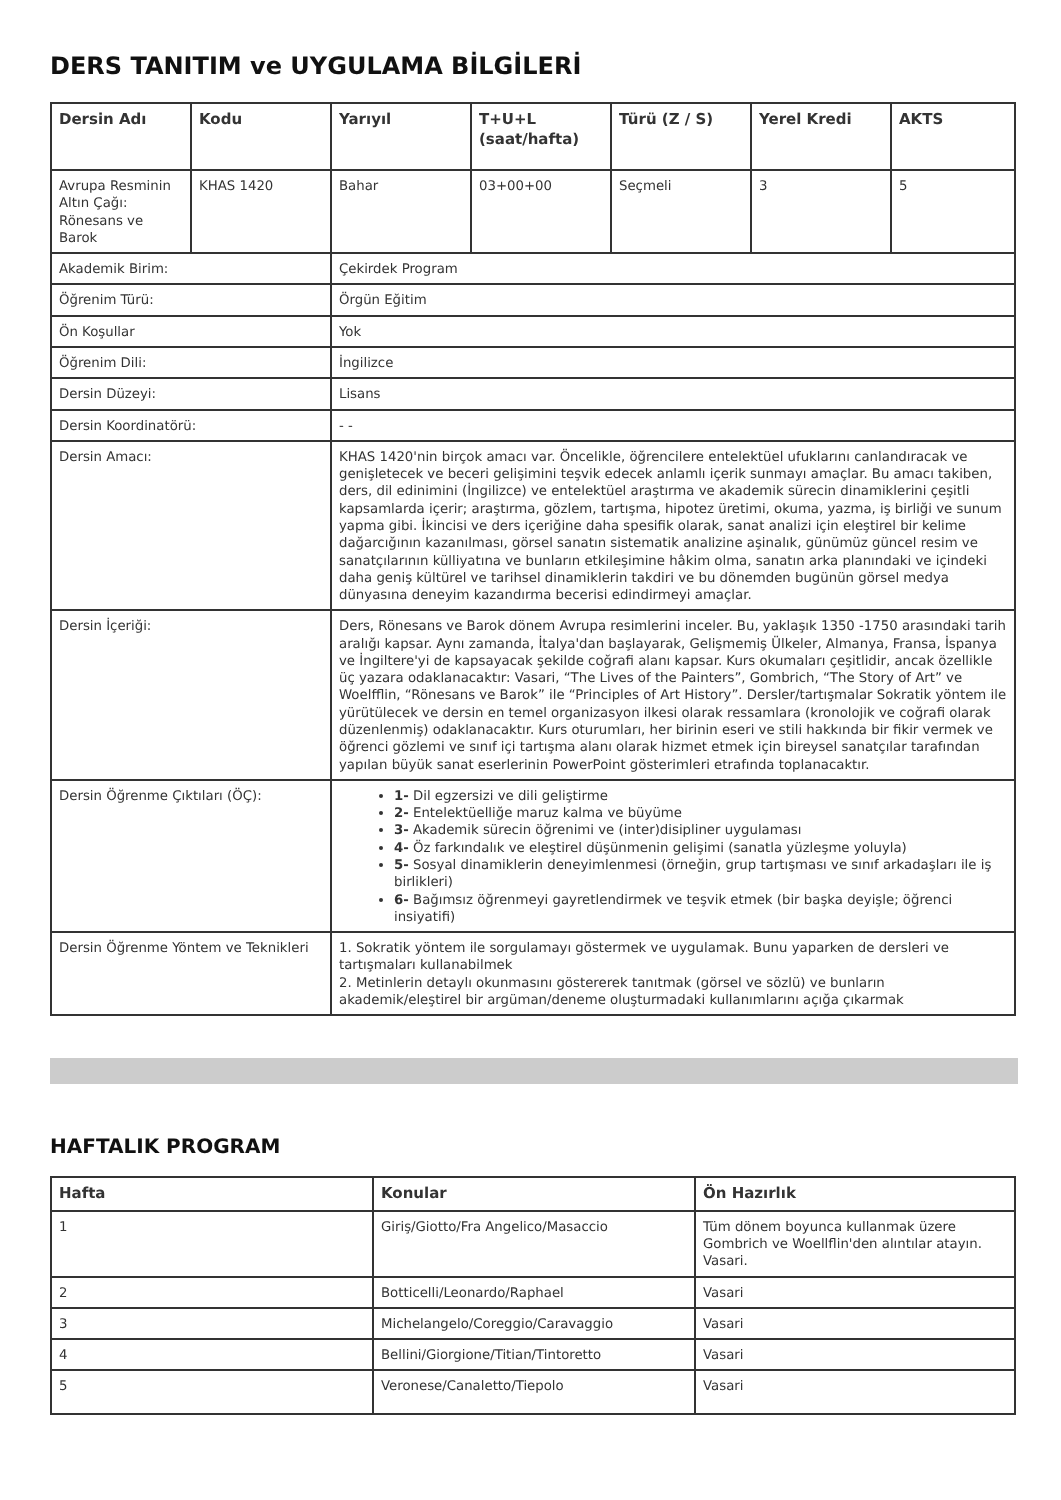DERS TANITIM ve UYGULAMA BİLGİLERİ
| Dersin Adı | Kodu | Yarıyıl | T+U+L (saat/hafta) | Türü (Z / S) | Yerel Kredi | AKTS |
| --- | --- | --- | --- | --- | --- | --- |
| Avrupa Resminin Altın Çağı: Rönesans ve Barok | KHAS 1420 | Bahar | 03+00+00 | Seçmeli | 3 | 5 |
| Akademik Birim: | | Çekirdek Program | | | | |
| Öğrenim Türü: | | Örgün Eğitim | | | | |
| Ön Koşullar | | Yok | | | | |
| Öğrenim Dili: | | İngilizce | | | | |
| Dersin Düzeyi: | | Lisans | | | | |
| Dersin Koordinatörü: | | - - | | | | |
| Dersin Amacı: | | KHAS 1420'nin birçok amacı var. Öncelikle, öğrencilere entelektüel ufuklarını canlandıracak ve genişletecek ve beceri gelişimini teşvik edecek anlamlı içerik sunmayı amaçlar. Bu amacı takiben, ders, dil edinimini (İngilizce) ve entelektüel araştırma ve akademik sürecin dinamiklerini çeşitli kapsamlarda içerir; araştırma, gözlem, tartışma, hipotez üretimi, okuma, yazma, iş birliği ve sunum yapma gibi. İkincisi ve ders içeriğine daha spesifik olarak, sanat analizi için eleştirel bir kelime dağarcığının kazanılması, görsel sanatın sistematik analizine aşinalık, günümüz güncel resim ve sanatçılarının külliyatına ve bunların etkileşimine hâkim olma, sanatın arka planındaki ve içindeki daha geniş kültürel ve tarihsel dinamiklerin takdiri ve bu dönemden bugünün görsel medya dünyasına deneyim kazandırma becerisi edindirmeyi amaçlar. | | | | |
| Dersin İçeriği: | | Ders, Rönesans ve Barok dönem Avrupa resimlerini inceler. Bu, yaklaşık 1350 -1750 arasındaki tarih aralığı kapsar. Aynı zamanda, İtalya'dan başlayarak, Gelişmemiş Ülkeler, Almanya, Fransa, İspanya ve İngiltere'yi de kapsayacak şekilde coğrafi alanı kapsar. Kurs okumaları çeşitlidir, ancak özellikle üç yazara odaklanacaktır: Vasari, “The Lives of the Painters”, Gombrich, “The Story of Art” ve Woelfflin, “Rönesans ve Barok” ile “Principles of Art History”. Dersler/tartışmalar Sokratik yöntem ile yürütülecek ve dersin en temel organizasyon ilkesi olarak ressamlara (kronolojik ve coğrafi olarak düzenlenmiş) odaklanacaktır. Kurs oturumları, her birinin eseri ve stili hakkında bir fikir vermek ve öğrenci gözlemi ve sınıf içi tartışma alanı olarak hizmet etmek için bireysel sanatçılar tarafından yapılan büyük sanat eserlerinin PowerPoint gösterimleri etrafında toplanacaktır. | | | | |
| Dersin Öğrenme Çıktıları (ÖÇ): | | 1- Dil egzersizi ve dili geliştirme 2- Entelektüelliğe maruz kalma ve büyüme 3- Akademik sürecin öğrenimi ve (inter)disipliner uygulaması 4- Öz farkındalık ve eleştirel düşünmenin gelişimi (sanatla yüzleşme yoluyla) 5- Sosyal dinamiklerin deneyimlenmesi (örneğin, grup tartışması ve sınıf arkadaşları ile iş birlikleri) 6- Bağımsız öğrenmeyi gayretlendirmek ve teşvik etmek (bir başka deyişle; öğrenci insiyatifi) | | | | |
| Dersin Öğrenme Yöntem ve Teknikleri | | 1. Sokratik yöntem ile sorgulamayı göstermek ve uygulamak. Bunu yaparken de dersleri ve tartışmaları kullanabilmek 2. Metinlerin detaylı okunmasını göstererek tanıtmak (görsel ve sözlü) ve bunların akademik/eleştirel bir argüman/deneme oluşturmadaki kullanımlarını açığa çıkarmak | | | | |
HAFTALIK PROGRAM
| Hafta | Konular | Ön Hazırlık |
| --- | --- | --- |
| 1 | Giriş/Giotto/Fra Angelico/Masaccio | Tüm dönem boyunca kullanmak üzere Gombrich ve Woellflin'den alıntılar atayın. Vasari. |
| 2 | Botticelli/Leonardo/Raphael | Vasari |
| 3 | Michelangelo/Coreggio/Caravaggio | Vasari |
| 4 | Bellini/Giorgione/Titian/Tintoretto | Vasari |
| 5 | Veronese/Canaletto/Tiepolo | Vasari |